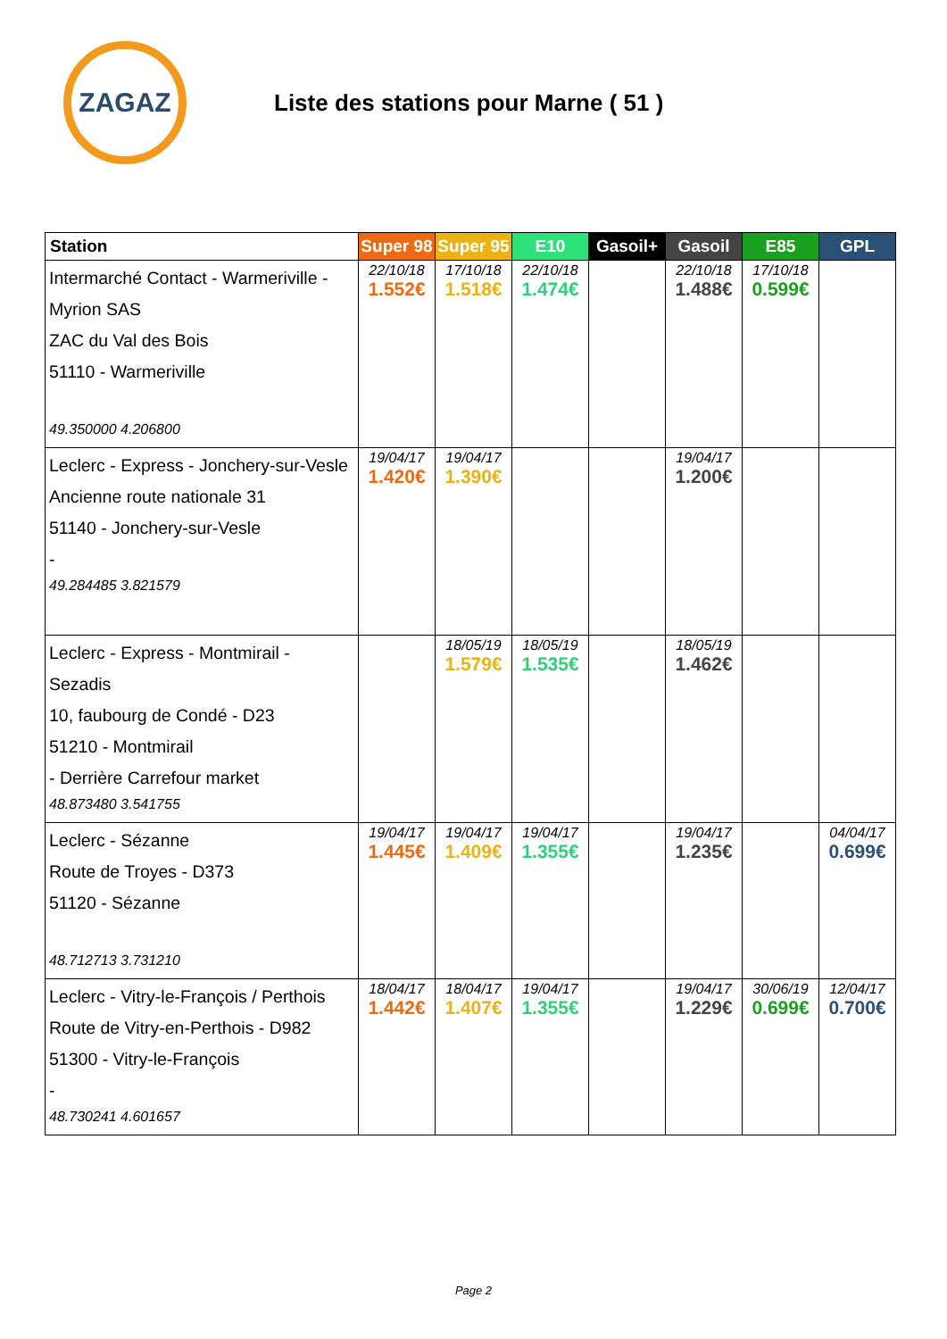ZAGAZ
Liste des stations pour Marne ( 51 )
| Station | Super 98 | Super 95 | E10 | Gasoil+ | Gasoil | E85 | GPL |
| --- | --- | --- | --- | --- | --- | --- | --- |
| Intermarché Contact - Warmeriville - Myrion SAS ZAC du Val des Bois 51110 - Warmeriville 49.350000 4.206800 | 22/10/18 1.552€ | 17/10/18 1.518€ | 22/10/18 1.474€ | | 22/10/18 1.488€ | 17/10/18 0.599€ | |
| Leclerc - Express - Jonchery-sur-Vesle Ancienne route nationale 31 51140 - Jonchery-sur-Vesle - 49.284485 3.821579 | 19/04/17 1.420€ | 19/04/17 1.390€ | | | 19/04/17 1.200€ | | |
| Leclerc - Express - Montmirail - Sezadis 10, faubourg de Condé - D23 51210 - Montmirail - Derrière Carrefour market 48.873480 3.541755 | | 18/05/19 1.579€ | 18/05/19 1.535€ | | 18/05/19 1.462€ | | |
| Leclerc - Sézanne Route de Troyes - D373 51120 - Sézanne 48.712713 3.731210 | 19/04/17 1.445€ | 19/04/17 1.409€ | 19/04/17 1.355€ | | 19/04/17 1.235€ | | 04/04/17 0.699€ |
| Leclerc - Vitry-le-François / Perthois Route de Vitry-en-Perthois - D982 51300 - Vitry-le-François - 48.730241 4.601657 | 18/04/17 1.442€ | 18/04/17 1.407€ | 19/04/17 1.355€ | | 19/04/17 1.229€ | 30/06/19 0.699€ | 12/04/17 0.700€ |
Page 2